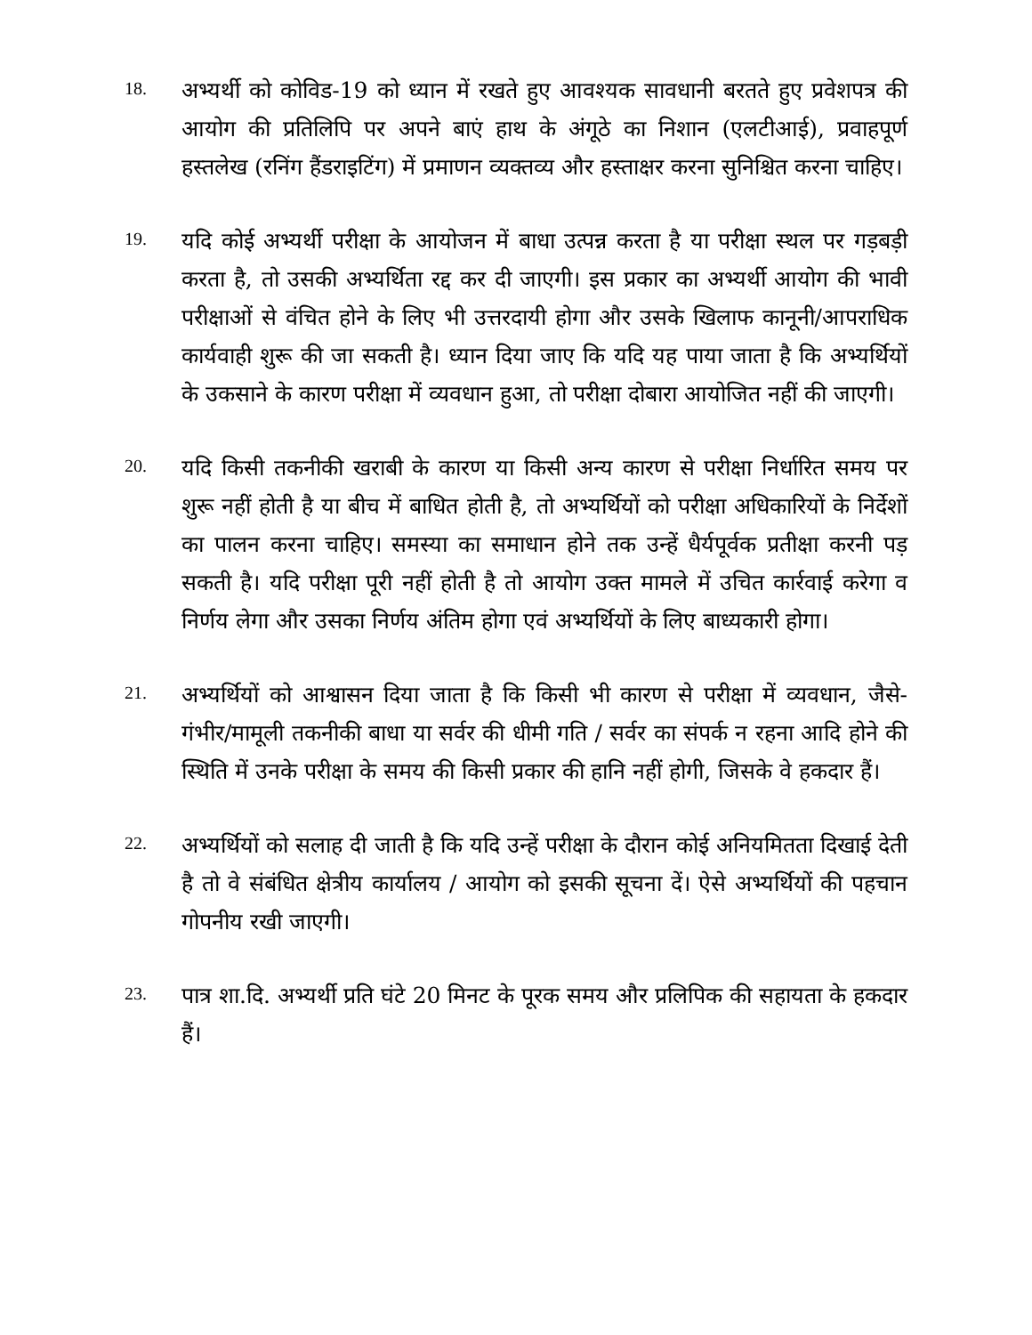18.
अभ्यर्थी को कोविड-19 को ध्यान में रखते हुए आवश्यक सावधानी बरतते हुए प्रवेशपत्र की आयोग की प्रतिलिपि पर अपने बाएं हाथ के अंगूठे का निशान (एलटीआई), प्रवाहपूर्ण हस्तलेख (रनिंग हैंडराइटिंग) में प्रमाणन व्यक्तव्य और हस्ताक्षर करना सुनिश्चित करना चाहिए।
19.
यदि कोई अभ्यर्थी परीक्षा के आयोजन में बाधा उत्पन्न करता है या परीक्षा स्थल पर गड़बड़ी करता है, तो उसकी अभ्यर्थिता रद्द कर दी जाएगी। इस प्रकार का अभ्यर्थी आयोग की भावी परीक्षाओं से वंचित होने के लिए भी उत्तरदायी होगा और उसके खिलाफ कानूनी/आपराधिक कार्यवाही शुरू की जा सकती है। ध्यान दिया जाए कि यदि यह पाया जाता है कि अभ्यर्थियों के उकसाने के कारण परीक्षा में व्यवधान हुआ, तो परीक्षा दोबारा आयोजित नहीं की जाएगी।
20.
यदि किसी तकनीकी खराबी के कारण या किसी अन्य कारण से परीक्षा निर्धारित समय पर शुरू नहीं होती है या बीच में बाधित होती है, तो अभ्यर्थियों को परीक्षा अधिकारियों के निर्देशों का पालन करना चाहिए। समस्या का समाधान होने तक उन्हें धैर्यपूर्वक प्रतीक्षा करनी पड़ सकती है। यदि परीक्षा पूरी नहीं होती है तो आयोग उक्त मामले में उचित कार्रवाई करेगा व निर्णय लेगा और उसका निर्णय अंतिम होगा एवं अभ्यर्थियों के लिए बाध्यकारी होगा।
21.
अभ्यर्थियों को आश्वासन दिया जाता है कि किसी भी कारण से परीक्षा में व्यवधान, जैसे- गंभीर/मामूली तकनीकी बाधा या सर्वर की धीमी गति / सर्वर का संपर्क न रहना आदि होने की स्थिति में उनके परीक्षा के समय की किसी प्रकार की हानि नहीं होगी, जिसके वे हकदार हैं।
22.
अभ्यर्थियों को सलाह दी जाती है कि यदि उन्हें परीक्षा के दौरान कोई अनियमितता दिखाई देती है तो वे संबंधित क्षेत्रीय कार्यालय / आयोग को इसकी सूचना दें। ऐसे अभ्यर्थियों की पहचान गोपनीय रखी जाएगी।
23.
पात्र शा.दि. अभ्यर्थी प्रति घंटे 20 मिनट के पूरक समय और प्रलिपिक की सहायता के हकदार हैं।